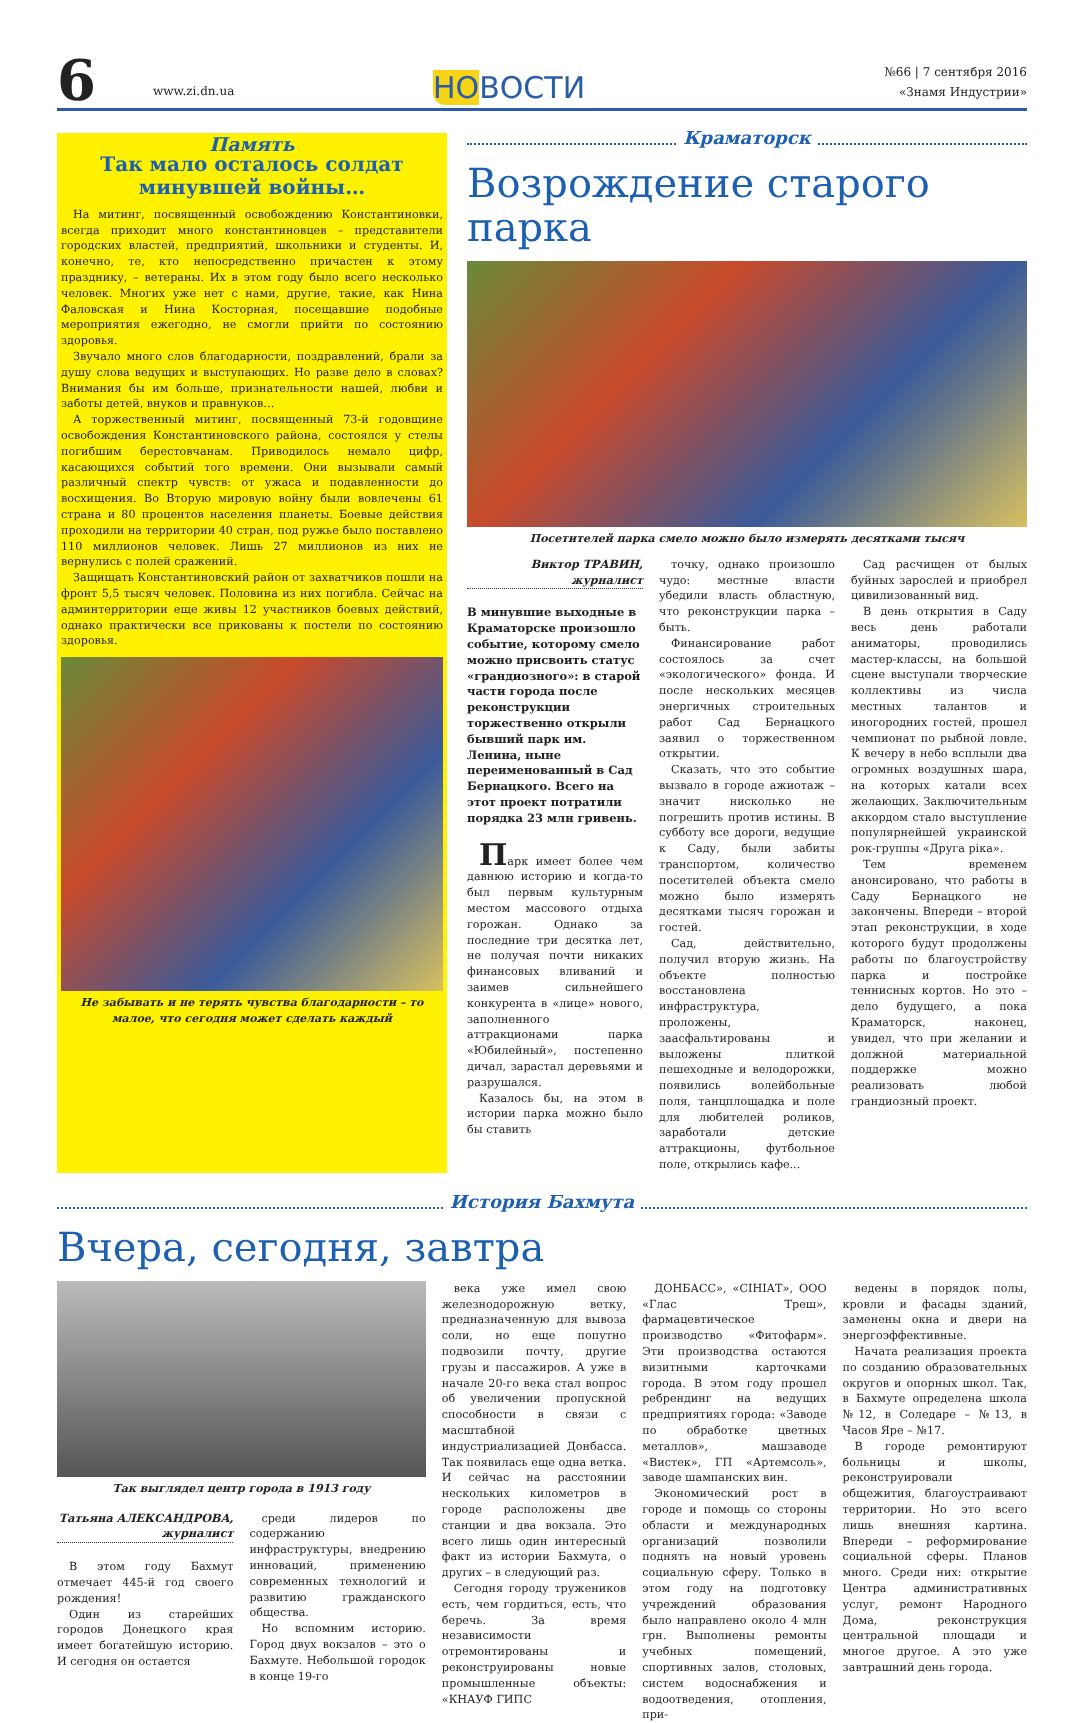6
www.zi.dn.ua
НОВОСТИ
№66 | 7 сентября 2016
«Знамя Индустрии»
Память
Так мало осталось солдат минувшей войны…
На митинг, посвященный освобождению Константиновки, всегда приходит много константиновцев – представители городских властей, предприятий, школьники и студенты. И, конечно, те, кто непосредственно причастен к этому празднику, – ветераны. Их в этом году было всего несколько человек. Многих уже нет с нами, другие, такие, как Нина Фаловская и Нина Косторная, посещавшие подобные мероприятия ежегодно, не смогли прийти по состоянию здоровья.
Звучало много слов благодарности, поздравлений, брали за душу слова ведущих и выступающих. Но разве дело в словах? Внимания бы им больше, признательности нашей, любви и заботы детей, внуков и правнуков…
А торжественный митинг, посвященный 73-й годовщине освобождения Константиновского района, состоялся у стелы погибшим берестовчанам. Приводилось немало цифр, касающихся событий того времени. Они вызывали самый различный спектр чувств: от ужаса и подавленности до восхищения. Во Вторую мировую войну были вовлечены 61 страна и 80 процентов населения планеты. Боевые действия проходили на территории 40 стран, под ружье было поставлено 110 миллионов человек. Лишь 27 миллионов из них не вернулись с полей сражений.
Защищать Константиновский район от захватчиков пошли на фронт 5,5 тысяч человек. Половина из них погибла. Сейчас на админтерритории еще живы 12 участников боевых действий, однако практически все прикованы к постели по состоянию здоровья.
Не забывать и не терять чувства благодарности – то малое, что сегодня может сделать каждый
Краматорск
Возрождение старого парка
Посетителей парка смело можно было измерять десятками тысяч
Виктор ТРАВИН,
журналист
В минувшие выходные в Краматорске произошло событие, которому смело можно присвоить статус «грандиозного»: в старой части города после реконструкции торжественно открыли бывший парк им. Ленина, ныне переименованный в Сад Бернацкого. Всего на этот проект потратили порядка 23 млн гривень.
Парк имеет более чем давнюю историю и когда-то был первым культурным местом массового отдыха горожан. Однако за последние три десятка лет, не получая почти никаких финансовых вливаний и заимев сильнейшего конкурента в «лице» нового, заполненного аттракционами парка «Юбилейный», постепенно дичал, зарастал деревьями и разрушался.
Казалось бы, на этом в истории парка можно было бы ставить
точку, однако произошло чудо: местные власти убедили власть областную, что реконструкции парка – быть.
Финансирование работ состоялось за счет «экологического» фонда. И после нескольких месяцев энергичных строительных работ Сад Бернацкого заявил о торжественном открытии.
Сказать, что это событие вызвало в городе ажиотаж – значит нисколько не погрешить против истины. В субботу все дороги, ведущие к Саду, были забиты транспортом, количество посетителей объекта смело можно было измерять десятками тысяч горожан и гостей.
Сад, действительно, получил вторую жизнь. На объекте полностью восстановлена инфраструктура, проложены, заасфальтированы и выложены плиткой пешеходные и велодорожки, появились волейбольные поля, танцплощадка и поле для любителей роликов, заработали детские аттракционы, футбольное поле, открылись кафе...
Сад расчищен от былых буйных зарослей и приобрел цивилизованный вид.
В день открытия в Саду весь день работали аниматоры, проводились мастер-классы, на большой сцене выступали творческие коллективы из числа местных талантов и иногородних гостей, прошел чемпионат по рыбной ловле. К вечеру в небо всплыли два огромных воздушных шара, на которых катали всех желающих. Заключительным аккордом стало выступление популярнейшей украинской рок-группы «Друга ріка».
Тем временем анонсировано, что работы в Саду Бернацкого не закончены. Впереди – второй этап реконструкции, в ходе которого будут продолжены работы по благоустройству парка и постройке теннисных кортов. Но это – дело будущего, а пока Краматорск, наконец, увидел, что при желании и должной материальной поддержке можно реализовать любой грандиозный проект.
История Бахмута
Вчера, сегодня, завтра
Так выглядел центр города в 1913 году
Татьяна АЛЕКСАНДРОВА,
журналист
В этом году Бахмут отмечает 445-й год своего рождения!
Один из старейших городов Донецкого края имеет богатейшую историю. И сегодня он остается
среди лидеров по содержанию инфраструктуры, внедрению инноваций, применению современных технологий и развитию гражданского общества.
Но вспомним историю. Город двух вокзалов – это о Бахмуте. Небольшой городок в конце 19-го
века уже имел свою железнодорожную ветку, предназначенную для вывоза соли, но еще попутно подвозили почту, другие грузы и пассажиров. А уже в начале 20-го века стал вопрос об увеличении пропускной способности в связи с масштабной индустриализацией Донбасса. Так появилась еще одна ветка. И сейчас на расстоянии нескольких километров в городе расположены две станции и два вокзала. Это всего лишь один интересный факт из истории Бахмута, о других – в следующий раз.
Сегодня городу тружеников есть, чем гордиться, есть, что беречь. За время независимости отремонтированы и реконструированы новые промышленные объекты: «КНАУФ ГИПС
ДОНБАСС», «СІНІАТ», ООО «Глас Треш», фармацевтическое производство «Фитофарм». Эти производства остаются визитными карточками города. В этом году прошел ребрендинг на ведущих предприятиях города: «Заводе по обработке цветных металлов», машзаводе «Вистек», ГП «Артемсоль», заводе шампанских вин.
Экономический рост в городе и помощь со стороны области и международных организаций позволили поднять на новый уровень социальную сферу. Только в этом году на подготовку учреждений образования было направлено около 4 млн грн. Выполнены ремонты учебных помещений, спортивных залов, столовых, систем водоснабжения и водоотведения, отопления, при-
ведены в порядок полы, кровли и фасады зданий, заменены окна и двери на энергоэффективные.
Начата реализация проекта по созданию образовательных округов и опорных школ. Так, в Бахмуте определена школа №12, в Соледаре – №13, в Часов Яре – №17.
В городе ремонтируют больницы и школы, реконструировали общежития, благоустраивают территории. Но это всего лишь внешняя картина. Впереди – реформирование социальной сферы. Планов много. Среди них: открытие Центра административных услуг, ремонт Народного Дома, реконструкция центральной площади и многое другое. А это уже завтрашний день города.